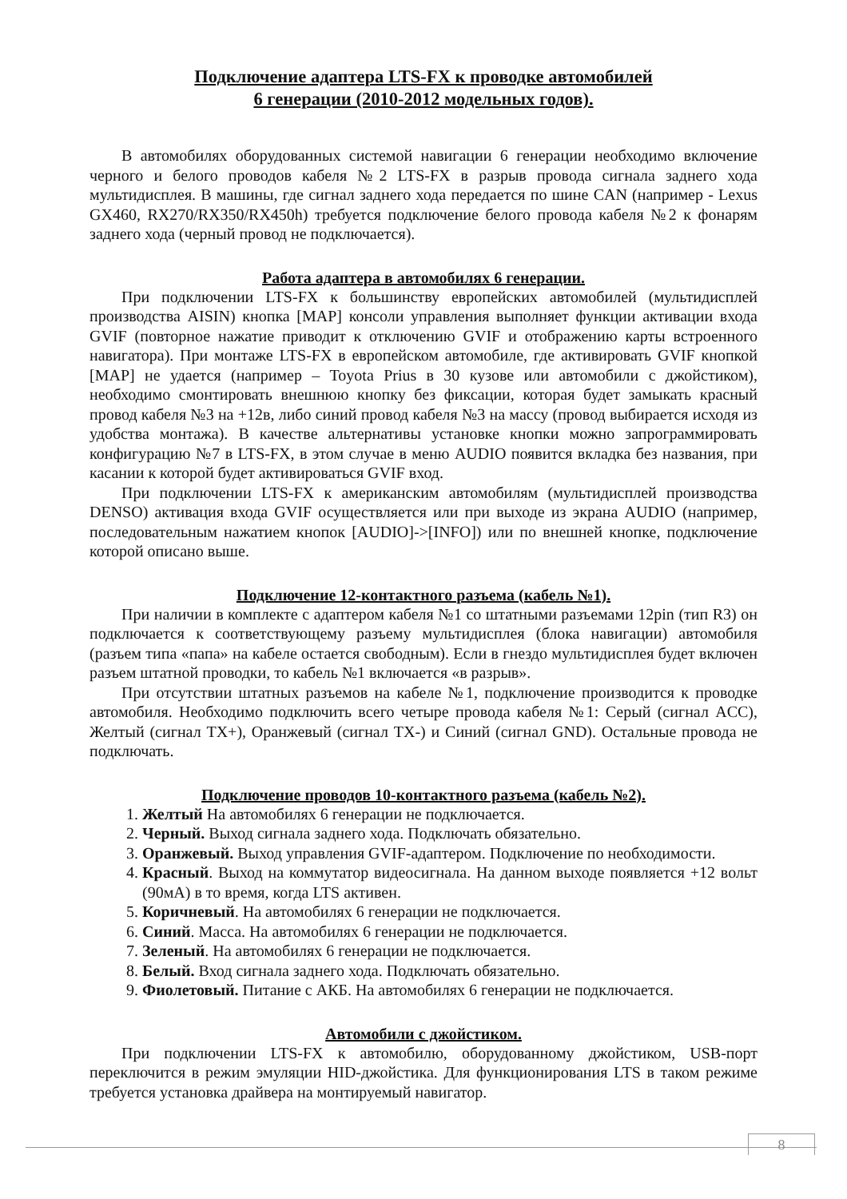Подключение адаптера LTS-FX к проводке автомобилей
6 генерации (2010-2012 модельных годов).
В автомобилях оборудованных системой навигации 6 генерации необходимо включение черного и белого проводов кабеля №2 LTS-FX в разрыв провода сигнала заднего хода мультидисплея. В машины, где сигнал заднего хода передается по шине CAN (например - Lexus GX460, RX270/RX350/RX450h) требуется подключение белого провода кабеля №2 к фонарям заднего хода (черный провод не подключается).
Работа адаптера в автомобилях 6 генерации.
При подключении LTS-FX к большинству европейских автомобилей (мультидисплей производства AISIN) кнопка [MAP] консоли управления выполняет функции активации входа GVIF (повторное нажатие приводит к отключению GVIF и отображению карты встроенного навигатора). При монтаже LTS-FX в европейском автомобиле, где активировать GVIF кнопкой [MAP] не удается (например – Toyota Prius в 30 кузове или автомобили с джойстиком), необходимо смонтировать внешнюю кнопку без фиксации, которая будет замыкать красный провод кабеля №3 на +12в, либо синий провод кабеля №3 на массу (провод выбирается исходя из удобства монтажа). В качестве альтернативы установке кнопки можно запрограммировать конфигурацию №7 в LTS-FX, в этом случае в меню AUDIO появится вкладка без названия, при касании к которой будет активироваться GVIF вход.
При подключении LTS-FX к американским автомобилям (мультидисплей производства DENSO) активация входа GVIF осуществляется или при выходе из экрана AUDIO (например, последовательным нажатием кнопок [AUDIO]->[INFO]) или по внешней кнопке, подключение которой описано выше.
Подключение 12-контактного разъема (кабель №1).
При наличии в комплекте с адаптером кабеля №1 со штатными разъемами 12pin (тип R3) он подключается к соответствующему разъему мультидисплея (блока навигации) автомобиля (разъем типа «папа» на кабеле остается свободным). Если в гнездо мультидисплея будет включен разъем штатной проводки, то кабель №1 включается «в разрыв».
При отсутствии штатных разъемов на кабеле №1, подключение производится к проводке автомобиля. Необходимо подключить всего четыре провода кабеля №1: Серый (сигнал ACC), Желтый (сигнал TX+), Оранжевый (сигнал TX-) и Синий (сигнал GND). Остальные провода не подключать.
Подключение проводов 10-контактного разъема (кабель №2).
1. Желтый На автомобилях 6 генерации не подключается.
2. Черный. Выход сигнала заднего хода. Подключать обязательно.
3. Оранжевый. Выход управления GVIF-адаптером. Подключение по необходимости.
4. Красный. Выход на коммутатор видеосигнала. На данном выходе появляется +12 вольт (90мА) в то время, когда LTS активен.
5. Коричневый. На автомобилях 6 генерации не подключается.
6. Синий. Масса. На автомобилях 6 генерации не подключается.
7. Зеленый. На автомобилях 6 генерации не подключается.
8. Белый. Вход сигнала заднего хода. Подключать обязательно.
9. Фиолетовый. Питание с АКБ. На автомобилях 6 генерации не подключается.
Автомобили с джойстиком.
При подключении LTS-FX к автомобилю, оборудованному джойстиком, USB-порт переключится в режим эмуляции HID-джойстика. Для функционирования LTS в таком режиме требуется установка драйвера на монтируемый навигатор.
8